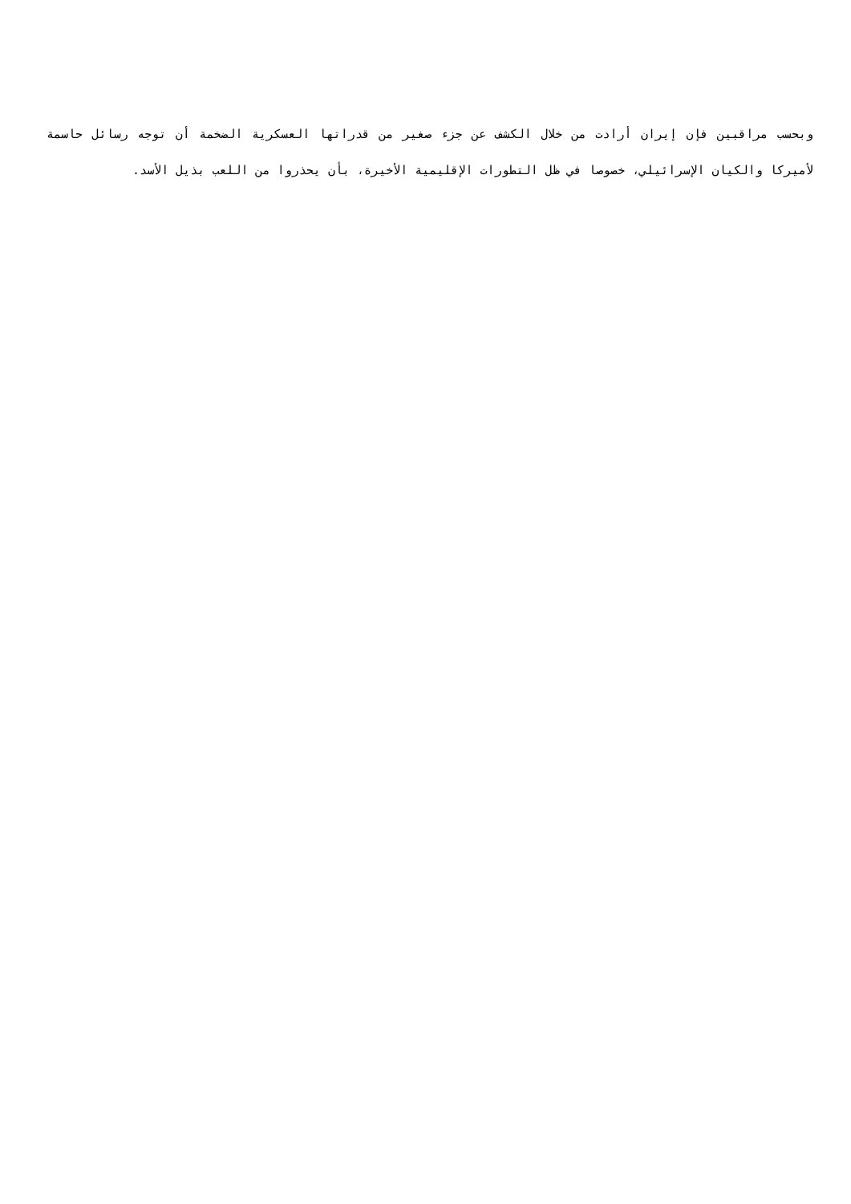وبحسب مراقبين فإن إيران أرادت من خلال الكشف عن جزء صغير من قدراتها العسكرية الضخمة أن توجه رسائل حاسمة لأميركا والكيان الإسرائيلي، خصوصا في ظل التطورات الإقليمية الأخيرة، بأن يحذروا من اللعب بذيل الأسد.